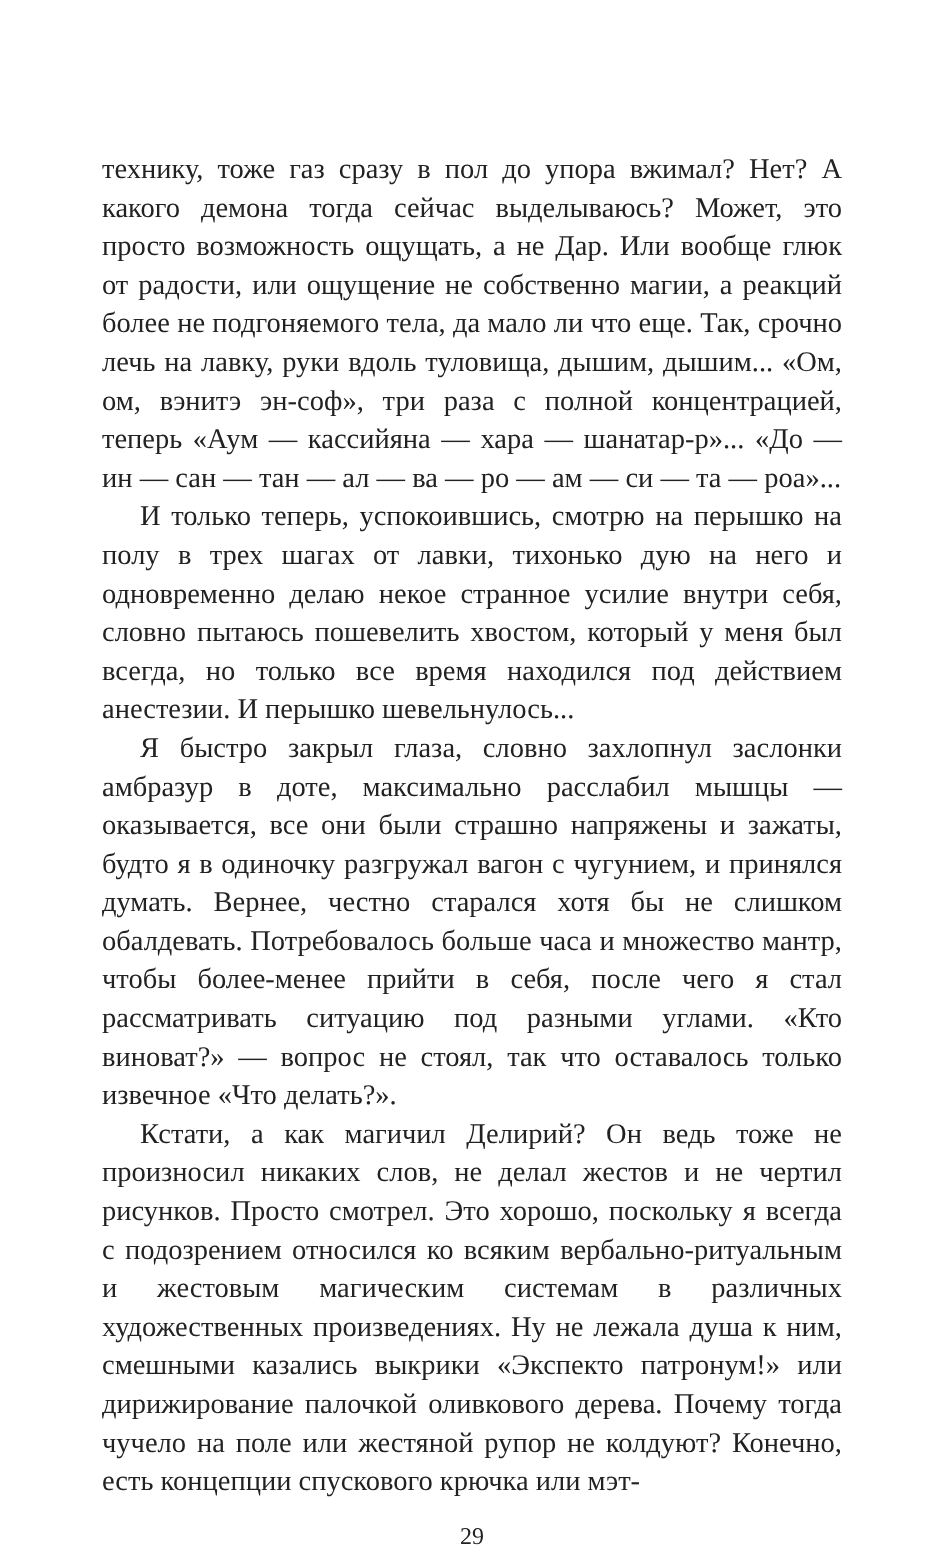технику, тоже газ сразу в пол до упора вжимал? Нет? А какого демона тогда сейчас выделываюсь? Может, это просто возможность ощущать, а не Дар. Или вообще глюк от радости, или ощущение не собственно магии, а реакций более не подгоняемого тела, да мало ли что еще. Так, срочно лечь на лавку, руки вдоль туловища, дышим, дышим... «Ом, ом, вэнитэ эн-соф», три раза с полной концентрацией, теперь «Аум — кассийяна — хара — шанатар-р»... «До — ин — сан — тан — ал — ва — ро — ам — си — та — роа»...
И только теперь, успокоившись, смотрю на перышко на полу в трех шагах от лавки, тихонько дую на него и одновременно делаю некое странное усилие внутри себя, словно пытаюсь пошевелить хвостом, который у меня был всегда, но только все время находился под действием анестезии. И перышко шевельнулось...
Я быстро закрыл глаза, словно захлопнул заслонки амбразур в доте, максимально расслабил мышцы — оказывается, все они были страшно напряжены и зажаты, будто я в одиночку разгружал вагон с чугунием, и принялся думать. Вернее, честно старался хотя бы не слишком обалдевать. Потребовалось больше часа и множество мантр, чтобы более-менее прийти в себя, после чего я стал рассматривать ситуацию под разными углами. «Кто виноват?» — вопрос не стоял, так что оставалось только извечное «Что делать?».
Кстати, а как магичил Делирий? Он ведь тоже не произносил никаких слов, не делал жестов и не чертил рисунков. Просто смотрел. Это хорошо, поскольку я всегда с подозрением относился ко всяким вербально-ритуальным и жестовым магическим системам в различных художественных произведениях. Ну не лежала душа к ним, смешными казались выкрики «Экспекто патронум!» или дирижирование палочкой оливкового дерева. Почему тогда чучело на поле или жестяной рупор не колдуют? Конечно, есть концепции спускового крючка или мэт-
29